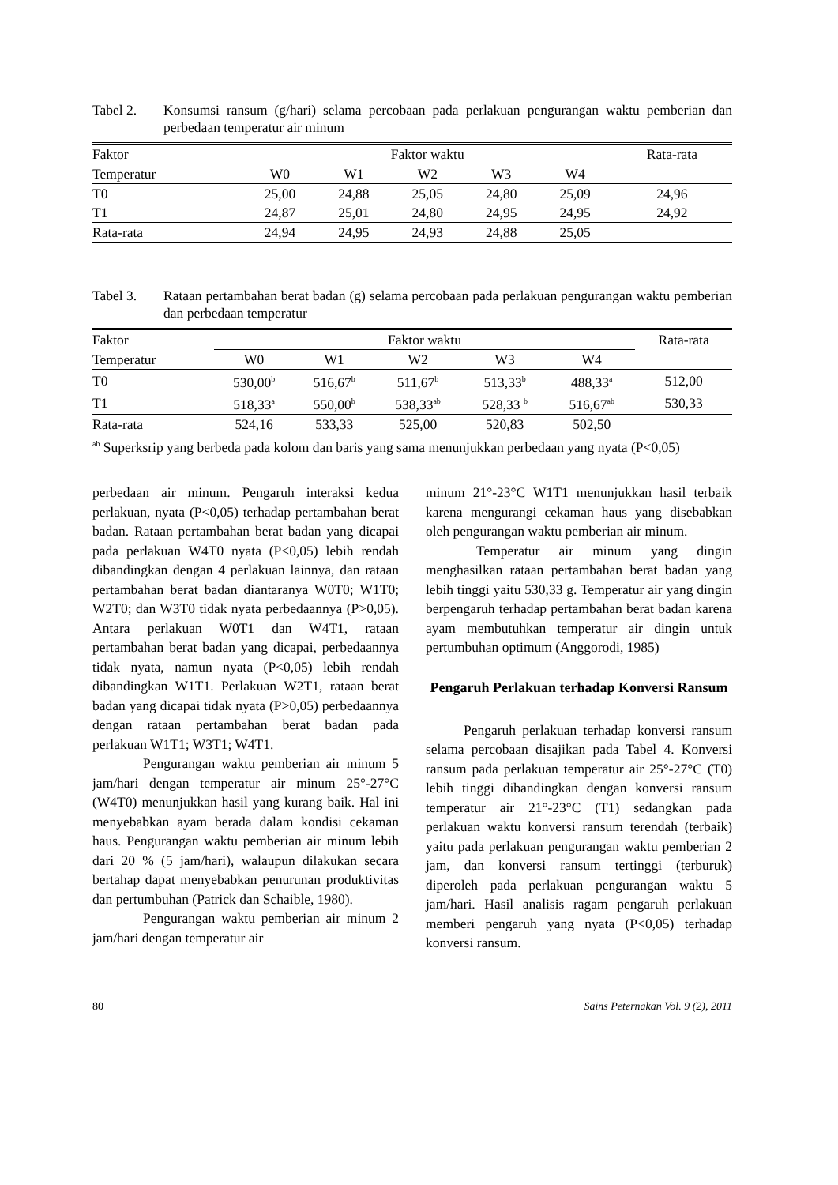Tabel 2. Konsumsi ransum (g/hari) selama percobaan pada perlakuan pengurangan waktu pemberian dan perbedaan temperatur air minum
| Faktor | Faktor waktu | | | | | Rata-rata |
| --- | --- | --- | --- | --- | --- | --- |
| Temperatur | W0 | W1 | W2 | W3 | W4 | |
| T0 | 25,00 | 24,88 | 25,05 | 24,80 | 25,09 | 24,96 |
| T1 | 24,87 | 25,01 | 24,80 | 24,95 | 24,95 | 24,92 |
| Rata-rata | 24,94 | 24,95 | 24,93 | 24,88 | 25,05 | |
Tabel 3. Rataan pertambahan berat badan (g) selama percobaan pada perlakuan pengurangan waktu pemberian dan perbedaan temperatur
| Faktor | Faktor waktu | | | | | Rata-rata |
| --- | --- | --- | --- | --- | --- | --- |
| Temperatur | W0 | W1 | W2 | W3 | W4 | |
| T0 | 530,00<sup>b</sup> | 516,67<sup>b</sup> | 511,67<sup>b</sup> | 513,33<sup>b</sup> | 488,33<sup>a</sup> | 512,00 |
| T1 | 518,33<sup>a</sup> | 550,00<sup>b</sup> | 538,33<sup>ab</sup> | 528,33 <sup>b</sup> | 516,67<sup>ab</sup> | 530,33 |
| Rata-rata | 524,16 | 533,33 | 525,00 | 520,83 | 502,50 | |
<sup>ab</sup> Superksrip yang berbeda pada kolom dan baris yang sama menunjukkan perbedaan yang nyata (P<0,05)
perbedaan air minum. Pengaruh interaksi kedua perlakuan, nyata (P<0,05) terhadap pertambahan berat badan. Rataan pertambahan berat badan yang dicapai pada perlakuan W4T0 nyata (P<0,05) lebih rendah dibandingkan dengan 4 perlakuan lainnya, dan rataan pertambahan berat badan diantaranya W0T0; W1T0; W2T0; dan W3T0 tidak nyata perbedaannya (P>0,05). Antara perlakuan W0T1 dan W4T1, rataan pertambahan berat badan yang dicapai, perbedaannya tidak nyata, namun nyata (P<0,05) lebih rendah dibandingkan W1T1. Perlakuan W2T1, rataan berat badan yang dicapai tidak nyata (P>0,05) perbedaannya dengan rataan pertambahan berat badan pada perlakuan W1T1; W3T1; W4T1.
Pengurangan waktu pemberian air minum 5 jam/hari dengan temperatur air minum 25°-27°C (W4T0) menunjukkan hasil yang kurang baik. Hal ini menyebabkan ayam berada dalam kondisi cekaman haus. Pengurangan waktu pemberian air minum lebih dari 20 % (5 jam/hari), walaupun dilakukan secara bertahap dapat menyebabkan penurunan produktivitas dan pertumbuhan (Patrick dan Schaible, 1980).
Pengurangan waktu pemberian air minum 2 jam/hari dengan temperatur air
minum 21°-23°C W1T1 menunjukkan hasil terbaik karena mengurangi cekaman haus yang disebabkan oleh pengurangan waktu pemberian air minum.
Temperatur air minum yang dingin menghasilkan rataan pertambahan berat badan yang lebih tinggi yaitu 530,33 g. Temperatur air yang dingin berpengaruh terhadap pertambahan berat badan karena ayam membutuhkan temperatur air dingin untuk pertumbuhan optimum (Anggorodi, 1985)
Pengaruh Perlakuan terhadap Konversi Ransum
Pengaruh perlakuan terhadap konversi ransum selama percobaan disajikan pada Tabel 4. Konversi ransum pada perlakuan temperatur air 25°-27°C (T0) lebih tinggi dibandingkan dengan konversi ransum temperatur air 21°-23°C (T1) sedangkan pada perlakuan waktu konversi ransum terendah (terbaik) yaitu pada perlakuan pengurangan waktu pemberian 2 jam, dan konversi ransum tertinggi (terburuk) diperoleh pada perlakuan pengurangan waktu 5 jam/hari. Hasil analisis ragam pengaruh perlakuan memberi pengaruh yang nyata (P<0,05) terhadap konversi ransum.
80 Sains Peternakan Vol. 9 (2), 2011